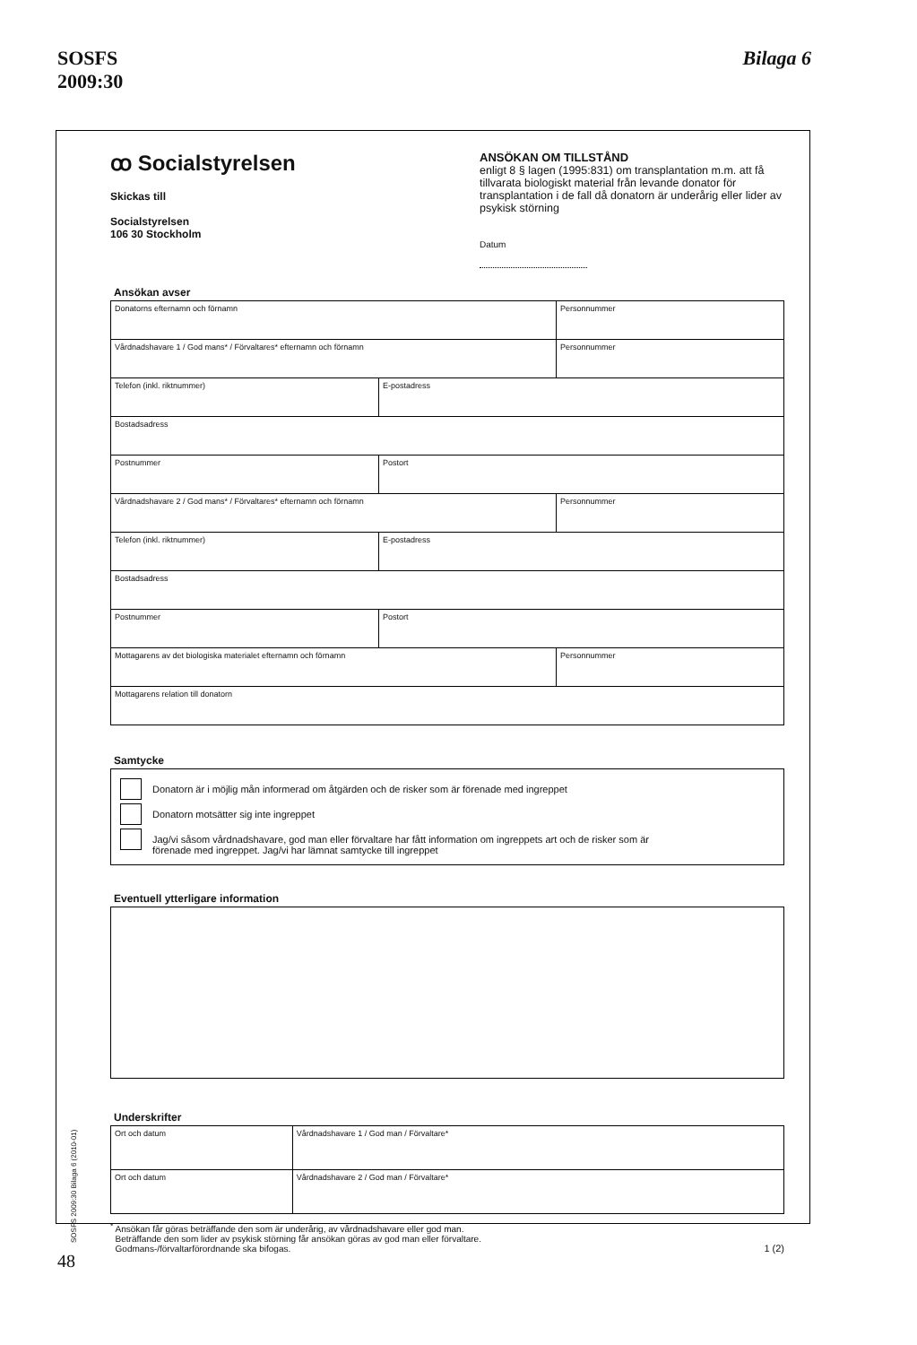SOSFS
2009:30
Bilaga 6
ꝏ Socialstyrelsen
Skickas till
Socialstyrelsen
106 30 Stockholm
ANSÖKAN OM TILLSTÅND
enligt 8 § lagen (1995:831) om transplantation m.m. att få tillvarata biologiskt material från levande donator för transplantation i de fall då donatorn är underårig eller lider av psykisk störning
Datum
Ansökan avser
| Donatorns efternamn och förnamn | | Personnummer |
| Vårdnadshavare 1 / God mans* / Förvaltares* efternamn och förnamn | | Personnummer |
| Telefon (inkl. riktnummer) | E-postadress | |
| Bostadsadress | | |
| Postnummer | Postort | |
| Vårdnadshavare 2 / God mans* / Förvaltares* efternamn och förnamn | | Personnummer |
| Telefon (inkl. riktnummer) | E-postadress | |
| Bostadsadress | | |
| Postnummer | Postort | |
| Mottagarens av det biologiska materialet efternamn och förnamn | | Personnummer |
| Mottagarens relation till donatorn | | |
Samtycke
Donatorn är i möjlig mån informerad om åtgärden och de risker som är förenade med ingreppet
Donatorn motsätter sig inte ingreppet
Jag/vi såsom vårdnadshavare, god man eller förvaltare har fått information om ingreppets art och de risker som är
förenade med ingreppet. Jag/vi har lämnat samtycke till ingreppet
Eventuell ytterligare information
Underskrifter
| Ort och datum | Vårdnadshavare 1 / God man / Förvaltare* |
| Ort och datum | Vårdnadshavare 2 / God man / Förvaltare* |
<sup>*</sup> Ansökan får göras beträffande den som är underårig, av vårdnadshavare eller god man.
Beträffande den som lider av psykisk störning får ansökan göras av god man eller förvaltare.
Godmans-/förvaltarförordnande ska bifogas.
1 (2)
SOSFS 2009:30 Bilaga 6 (2010-01)
48